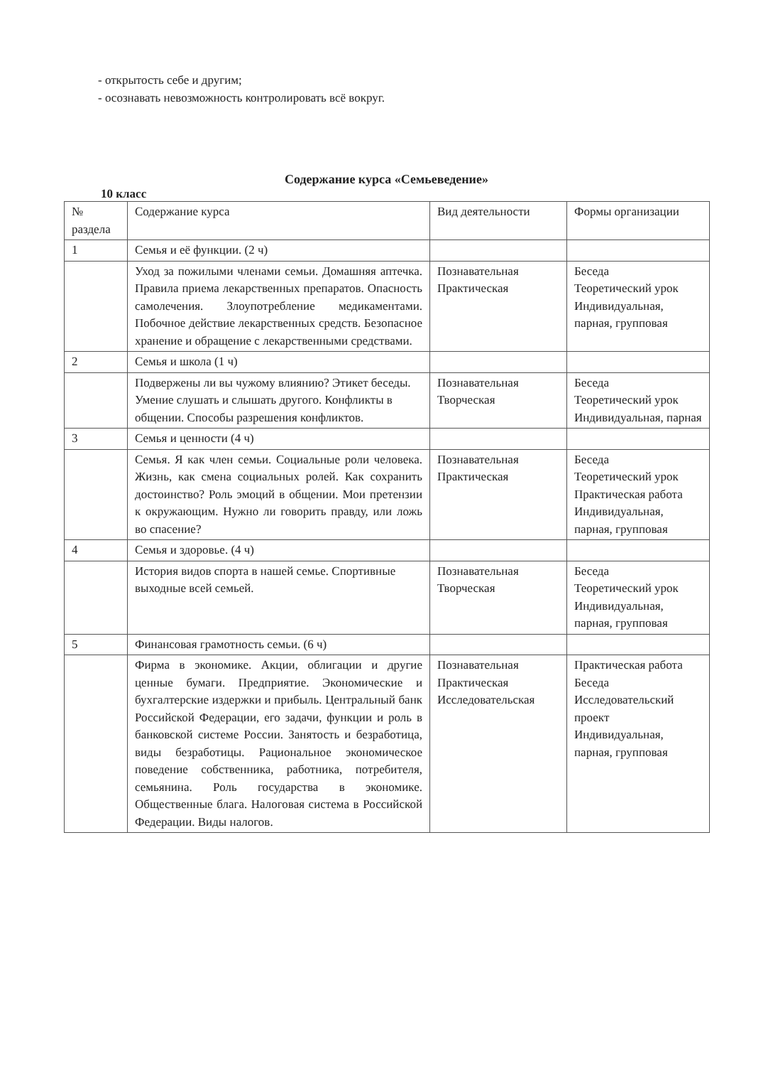- открытость себе и другим;
- осознавать невозможность контролировать всё вокруг.
Содержание курса «Семьеведение»
10 класс
| № раздела | Содержание курса | Вид деятельности | Формы организации |
| 1 | Семья и её функции. (2 ч) | | |
| | Уход за пожилыми членами семьи. Домашняя аптечка. Правила приема лекарственных препаратов. Опасность самолечения. Злоупотребление медикаментами. Побочное действие лекарственных средств. Безопасное хранение и обращение с лекарственными средствами. | Познавательная Практическая | Беседа Теоретический урок Индивидуальная, парная, групповая |
| 2 | Семья и школа (1 ч) | | |
| | Подвержены ли вы чужому влиянию? Этикет беседы. Умение слушать и слышать другого. Конфликты в общении. Способы разрешения конфликтов. | Познавательная Творческая | Беседа Теоретический урок Индивидуальная, парная |
| 3 | Семья и ценности (4 ч) | | |
| | Семья. Я как член семьи. Социальные роли человека. Жизнь, как смена социальных ролей. Как сохранить достоинство? Роль эмоций в общении. Мои претензии к окружающим. Нужно ли говорить правду, или ложь во спасение? | Познавательная Практическая | Беседа Теоретический урок Практическая работа Индивидуальная, парная, групповая |
| 4 | Семья и здоровье. (4 ч) | | |
| | История видов спорта в нашей семье. Спортивные выходные всей семьей. | Познавательная Творческая | Беседа Теоретический урок Индивидуальная, парная, групповая |
| 5 | Финансовая грамотность семьи. (6 ч) | | |
| | Фирма в экономике. Акции, облигации и другие ценные бумаги. Предприятие. Экономические и бухгалтерские издержки и прибыль. Центральный банк Российской Федерации, его задачи, функции и роль в банковской системе России. Занятость и безработица, виды безработицы. Рациональное экономическое поведение собственника, работника, потребителя, семьянина. Роль государства в экономике. Общественные блага. Налоговая система в Российской Федерации. Виды налогов. | Познавательная Практическая Исследовательская | Практическая работа Беседа Исследовательский проект Индивидуальная, парная, групповая |